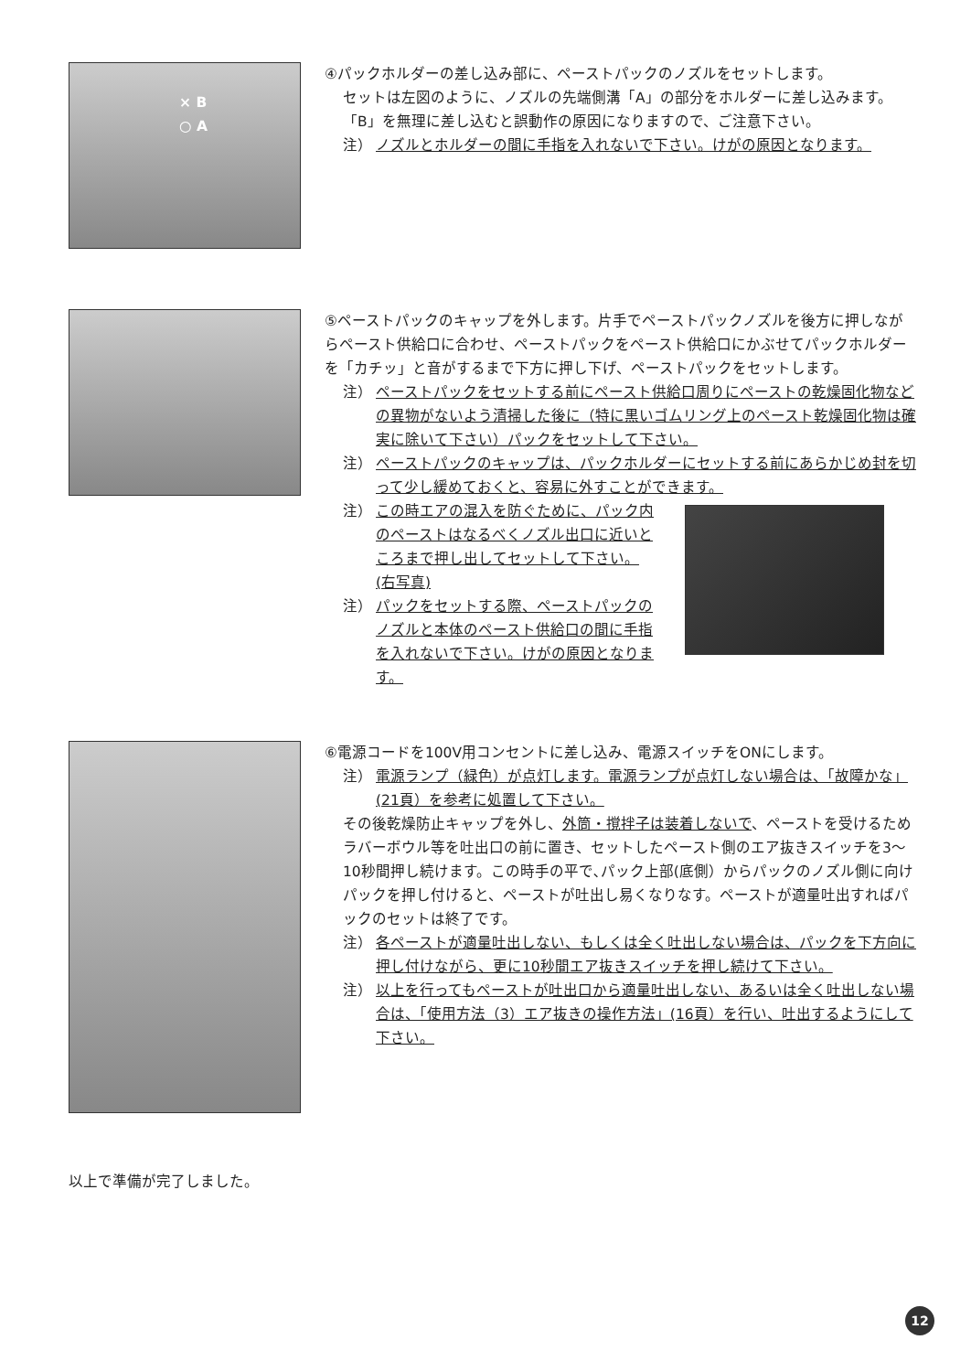× B
○ A
④パックホルダーの差し込み部に、ペーストパックのノズルをセットします。
セットは左図のように、ノズルの先端側溝「A」の部分をホルダーに差し込みます。
「B」を無理に差し込むと誤動作の原因になりますので、ご注意下さい。
注） ノズルとホルダーの間に手指を入れないで下さい。けがの原因となります。
⑤ペーストパックのキャップを外します。片手でペーストパックノズルを後方に押しながらペースト供給口に合わせ、ペーストパックをペースト供給口にかぶせてパックホルダーを「カチッ」と音がするまで下方に押し下げ、ペーストパックをセットします。
注） ペーストパックをセットする前にペースト供給口周りにペーストの乾燥固化物などの異物がないよう清掃した後に（特に黒いゴムリング上のペースト乾燥固化物は確実に除いて下さい）パックをセットして下さい。
注） ペーストパックのキャップは、パックホルダーにセットする前にあらかじめ封を切って少し緩めておくと、容易に外すことができます。
注） この時エアの混入を防ぐために、パック内のペーストはなるべくノズル出口に近いところまで押し出してセットして下さい。(右写真)
注） パックをセットする際、ペーストパックのノズルと本体のペースト供給口の間に手指を入れないで下さい。けがの原因となります。
⑥電源コードを100V用コンセントに差し込み、電源スイッチをONにします。
注） 電源ランプ（緑色）が点灯します。電源ランプが点灯しない場合は、「故障かな」(21頁）を参考に処置して下さい。
その後乾燥防止キャップを外し、外筒・撹拌子は装着しないで、ペーストを受けるためラバーボウル等を吐出口の前に置き、セットしたペースト側のエア抜きスイッチを3～10秒間押し続けます。この時手の平で､パック上部(底側）からパックのノズル側に向けパックを押し付けると、ペーストが吐出し易くなりなす。ペーストが適量吐出すればパックのセットは終了です。
注） 各ペーストが適量吐出しない、もしくは全く吐出しない場合は、パックを下方向に押し付けながら、更に10秒間エア抜きスイッチを押し続けて下さい。
注） 以上を行ってもペーストが吐出口から適量吐出しない、あるいは全く吐出しない場合は、「使用方法（3）エア抜きの操作方法」(16頁）を行い、吐出するようにして下さい。
以上で準備が完了しました。
12